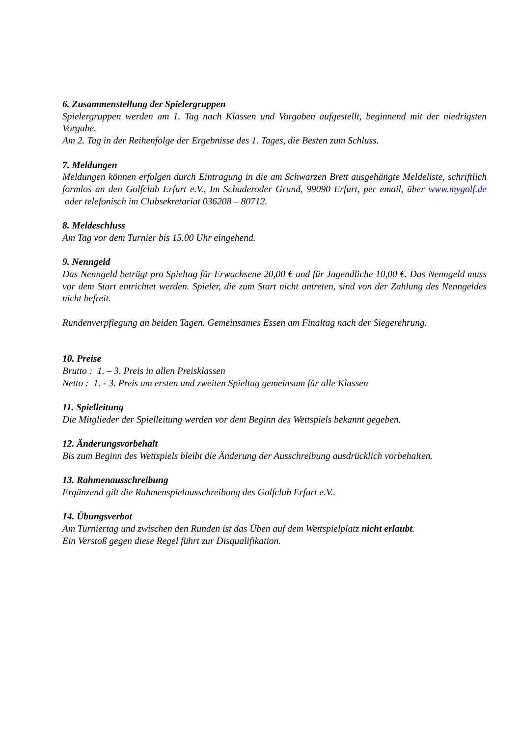6. Zusammenstellung der Spielergruppen
Spielergruppen werden am 1. Tag nach Klassen und Vorgaben aufgestellt, beginnend mit der niedrigsten Vorgabe.
Am 2. Tag in der Reihenfolge der Ergebnisse des 1. Tages, die Besten zum Schluss.
7. Meldungen
Meldungen können erfolgen durch Eintragung in die am Schwarzen Brett ausgehängte Meldeliste, schriftlich formlos an den Golfclub Erfurt e.V., Im Schaderoder Grund, 99090 Erfurt, per email, über www.mygolf.de oder telefonisch im Clubsekretariat 036208 – 80712.
8. Meldeschluss
Am Tag vor dem Turnier bis 15.00 Uhr eingehend.
9. Nenngeld
Das Nenngeld beträgt pro Spieltag für Erwachsene 20,00 € und für Jugendliche 10,00 €. Das Nenngeld muss vor dem Start entrichtet werden. Spieler, die zum Start nicht antreten, sind von der Zahlung des Nenngeldes nicht befreit.
Rundenverpflegung an beiden Tagen. Gemeinsames Essen am Finaltag nach der Siegerehrung.
10. Preise
Brutto : 1. – 3. Preis in allen Preisklassen
Netto : 1. - 3. Preis am ersten und zweiten Spieltag gemeinsam für alle Klassen
11. Spielleitung
Die Mitglieder der Spielleitung werden vor dem Beginn des Wettspiels bekannt gegeben.
12. Änderungsvorbehalt
Bis zum Beginn des Wettspiels bleibt die Änderung der Ausschreibung ausdrücklich vorbehalten.
13. Rahmenausschreibung
Ergänzend gilt die Rahmenspielausschreibung des Golfclub Erfurt e.V..
14. Übungsverbot
Am Turniertag und zwischen den Runden ist das Üben auf dem Wettspielplatz nicht erlaubt.
Ein Verstoß gegen diese Regel führt zur Disqualifikation.